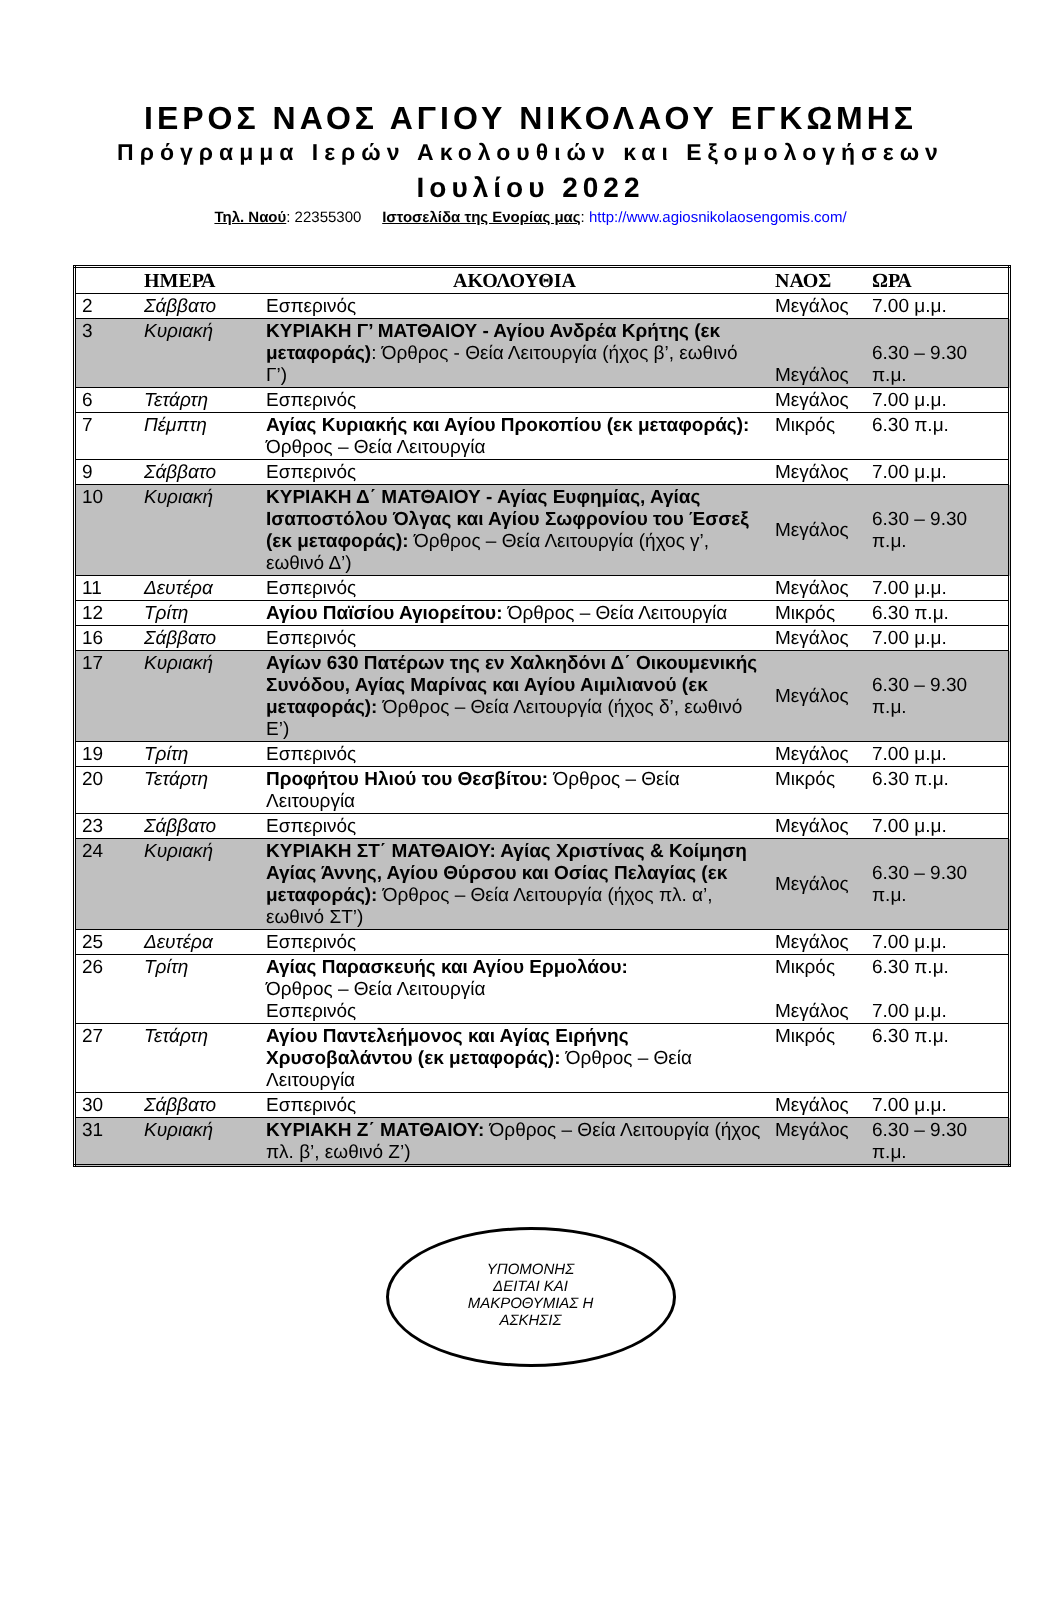ΙΕΡΟΣ ΝΑΟΣ ΑΓΙΟΥ ΝΙΚΟΛΑΟΥ ΕΓΚΩΜΗΣ
Πρόγραμμα Ιερών Ακολουθιών και Εξομολογήσεων
Ιουλίου 2022
Τηλ. Ναού: 22355300 Ιστοσελίδα της Ενορίας μας: http://www.agiosnikolaosengomis.com/
| | ΗΜΕΡΑ | ΑΚΟΛΟΥΘΙΑ | ΝΑΟΣ | ΩΡΑ |
| --- | --- | --- | --- | --- |
| 2 | Σάββατο | Εσπερινός | Μεγάλος | 7.00 μ.μ. |
| 3 | Κυριακή | ΚΥΡΙΑΚΗ Γ’ ΜΑΤΘΑΙΟΥ - Αγίου Ανδρέα Κρήτης (εκ μεταφοράς) : Όρθρος - Θεία Λειτουργία (ήχος β’, εωθινό Γ’) | Μεγάλος | 6.30 – 9.30 π.μ. |
| 6 | Τετάρτη | Εσπερινός | Μεγάλος | 7.00 μ.μ. |
| 7 | Πέμπτη | Αγίας Κυριακής και Αγίου Προκοπίου (εκ μεταφοράς): Όρθρος – Θεία Λειτουργία | Μικρός | 6.30 π.μ. |
| 9 | Σάββατο | Εσπερινός | Μεγάλος | 7.00 μ.μ. |
| 10 | Κυριακή | ΚΥΡΙΑΚΗ Δ΄ ΜΑΤΘΑΙΟΥ - Αγίας Ευφημίας, Αγίας Ισαποστόλου Όλγας και Αγίου Σωφρονίου του Έσσεξ (εκ μεταφοράς): Όρθρος – Θεία Λειτουργία (ήχος γ’, εωθινό Δ’) | Μεγάλος | 6.30 – 9.30 π.μ. |
| 11 | Δευτέρα | Εσπερινός | Μεγάλος | 7.00 μ.μ. |
| 12 | Τρίτη | Αγίου Παϊσίου Αγιορείτου: Όρθρος – Θεία Λειτουργία | Μικρός | 6.30 π.μ. |
| 16 | Σάββατο | Εσπερινός | Μεγάλος | 7.00 μ.μ. |
| 17 | Κυριακή | Αγίων 630 Πατέρων της εν Χαλκηδόνι Δ΄ Οικουμενικής Συνόδου, Αγίας Μαρίνας και Αγίου Αιμιλιανού (εκ μεταφοράς): Όρθρος – Θεία Λειτουργία (ήχος δ’, εωθινό Ε’) | Μεγάλος | 6.30 – 9.30 π.μ. |
| 19 | Τρίτη | Εσπερινός | Μεγάλος | 7.00 μ.μ. |
| 20 | Τετάρτη | Προφήτου Ηλιού του Θεσβίτου: Όρθρος – Θεία Λειτουργία | Μικρός | 6.30 π.μ. |
| 23 | Σάββατο | Εσπερινός | Μεγάλος | 7.00 μ.μ. |
| 24 | Κυριακή | ΚΥΡΙΑΚΗ ΣΤ΄ ΜΑΤΘΑΙΟΥ: Αγίας Χριστίνας & Κοίμηση Αγίας Άννης, Αγίου Θύρσου και Οσίας Πελαγίας (εκ μεταφοράς): Όρθρος – Θεία Λειτουργία (ήχος πλ. α’, εωθινό ΣΤ’) | Μεγάλος | 6.30 – 9.30 π.μ. |
| 25 | Δευτέρα | Εσπερινός | Μεγάλος | 7.00 μ.μ. |
| 26 | Τρίτη | Αγίας Παρασκευής και Αγίου Ερμολάου: Όρθρος – Θεία Λειτουργία Εσπερινός | Μικρός Μεγάλος | 6.30 π.μ. 7.00 μ.μ. |
| 27 | Τετάρτη | Αγίου Παντελεήμονος και Αγίας Ειρήνης Χρυσοβαλάντου (εκ μεταφοράς): Όρθρος – Θεία Λειτουργία | Μικρός | 6.30 π.μ. |
| 30 | Σάββατο | Εσπερινός | Μεγάλος | 7.00 μ.μ. |
| 31 | Κυριακή | ΚΥΡΙΑΚΗ Ζ΄ ΜΑΤΘΑΙΟΥ: Όρθρος – Θεία Λειτουργία (ήχος πλ. β’, εωθινό Ζ’) | Μεγάλος | 6.30 – 9.30 π.μ. |
ΥΠΟΜΟΝΗΣ
ΔΕΙΤΑΙ ΚΑΙ
ΜΑΚΡΟΘΥΜΙΑΣ Η
ΑΣΚΗΣΙΣ